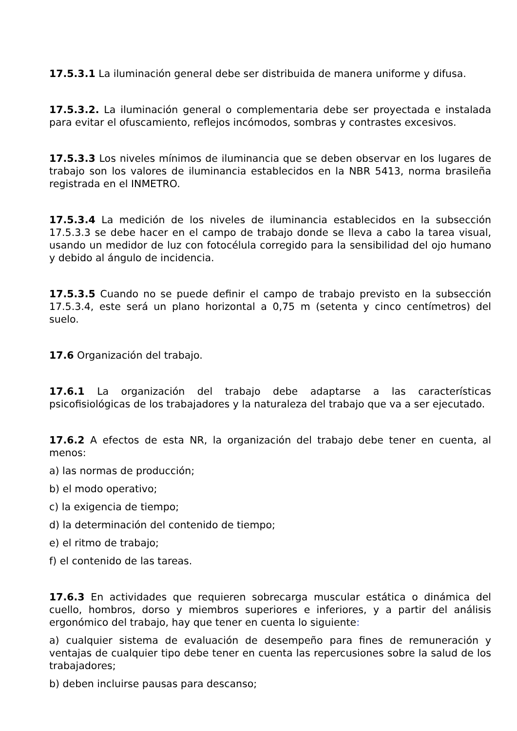17.5.3.1 La iluminación general debe ser distribuida de manera uniforme y difusa.
17.5.3.2. La iluminación general o complementaria debe ser proyectada e instalada para evitar el ofuscamiento, reflejos incómodos, sombras y contrastes excesivos.
17.5.3.3 Los niveles mínimos de iluminancia que se deben observar en los lugares de trabajo son los valores de iluminancia establecidos en la NBR 5413, norma brasileña registrada en el INMETRO.
17.5.3.4 La medición de los niveles de iluminancia establecidos en la subsección 17.5.3.3 se debe hacer en el campo de trabajo donde se lleva a cabo la tarea visual, usando un medidor de luz con fotocélula corregido para la sensibilidad del ojo humano y debido al ángulo de incidencia.
17.5.3.5 Cuando no se puede definir el campo de trabajo previsto en la subsección 17.5.3.4, este será un plano horizontal a 0,75 m (setenta y cinco centímetros) del suelo.
17.6 Organización del trabajo.
17.6.1 La organización del trabajo debe adaptarse a las características psicofisiológicas de los trabajadores y la naturaleza del trabajo que va a ser ejecutado.
17.6.2 A efectos de esta NR, la organización del trabajo debe tener en cuenta, al menos:
a) las normas de producción;
b) el modo operativo;
c) la exigencia de tiempo;
d) la determinación del contenido de tiempo;
e) el ritmo de trabajo;
f) el contenido de las tareas.
17.6.3 En actividades que requieren sobrecarga muscular estática o dinámica del cuello, hombros, dorso y miembros superiores e inferiores, y a partir del análisis ergonómico del trabajo, hay que tener en cuenta lo siguiente:
a) cualquier sistema de evaluación de desempeño para fines de remuneración y ventajas de cualquier tipo debe tener en cuenta las repercusiones sobre la salud de los trabajadores;
b) deben incluirse pausas para descanso;